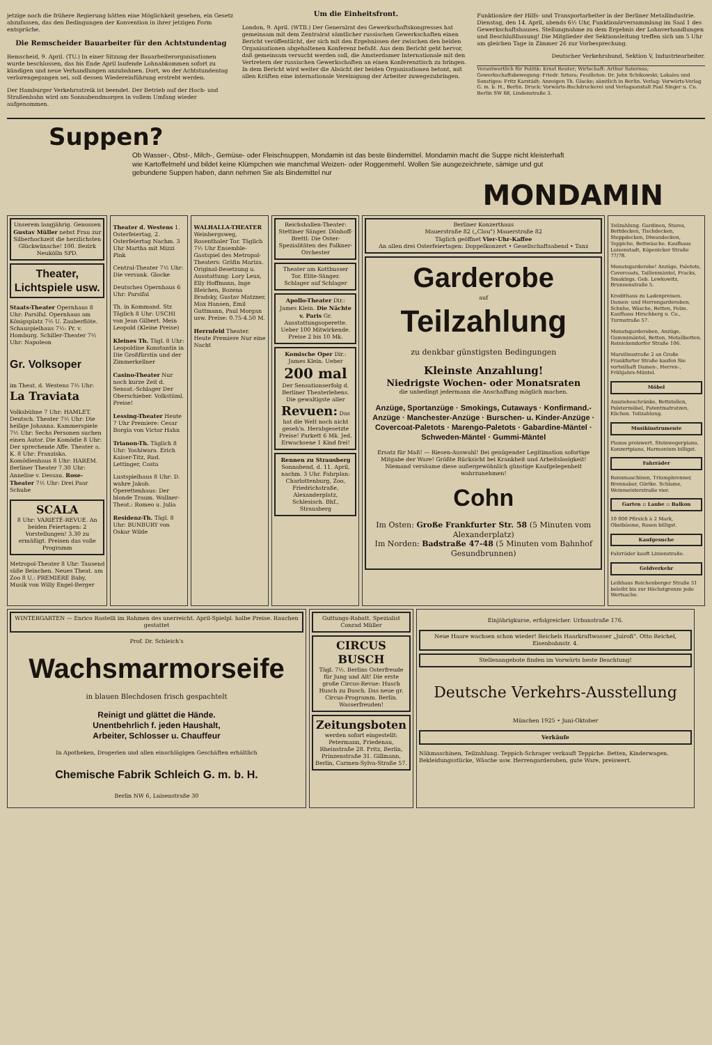jetzige noch die frühere Regierung hätten eine Möglichkeit gesehen, ein Gesetz abzufassen, das den Bedingungen der Konvention in ihrer jetzigen Form entspräche.
Die Remscheider Bauarbeiter für den Achtstundentag
Remscheid, 9. April. (TU.) In einer Sitzung der Bauarbeiterorganisationen wurde beschlossen, das bis Ende April laufende Lohnabkommen sofort zu kündigen und neue Verhandlungen anzubahnen. Dort, wo der Achtstundentag verlorengegangen sei, soll dessen Wiedereinführung erstrebt werden.
Der Hamburger Verkehrsstreik ist beendet. Der Betrieb auf der Hoch- und Straßenbahn wird am Sonnabendmorgen in vollem Umfang wieder aufgenommen.
Um die Einheitsfront.
London, 9. April. (WTB.) Der Generalrat des Gewerkschaftskongresses hat gemeinsam mit dem Zentralrat sämtlicher russischen Gewerkschaften einen Bericht veröffentlicht, der sich mit den Ergebnissen der zwischen den beiden Organisationen abgehaltenen Konferenz befaßt. Aus dem Bericht geht hervor, daß gemeinsam versucht werden soll, die Amsterdamer Internationale mit den Vertretern der russischen Gewerkschaften an einen Konferenztisch zu bringen. In dem Bericht wird weiter die Absicht der beiden Organisationen betont, mit allen Kräften eine internationale Vereinigung der Arbeiter zuwegezubringen.
Funktionäre der Hilfs- und Transportarbeiter in der Berliner Metallindustrie. Dienstag, den 14. April, abends 6½ Uhr, Funktionärversammlung im Saal 1 des Gewerkschaftshauses. Stellungnahme zu dem Ergebnis der Lohnverhandlungen und Beschlußfassung! Die Mitglieder der Sektionsleitung treffen sich um 5 Uhr am gleichen Tage in Zimmer 26 zur Vorbesprechung.
Deutscher Verkehrsbund, Sektion V, Industriearbeiter.
Verantwortlich für Politik: Ernst Reuter; Wirtschaft: Arthur Saternus; Gewerkschaftsbewegung: Friedr. Sztora; Feuilleton: Dr. John Schikowski; Lokales und Sonstiges: Fritz Karstädt; Anzeigen Th. Glocke; sämtlich in Berlin. Verlag: Vorwärts-Verlag G. m. b. H., Berlin. Druck: Vorwärts-Buchdruckerei und Verlagsanstalt Paul Singer u. Co. Berlin SW 68, Lindenstraße 3.
Suppen?
Ob Wasser-, Obst-, Milch-, Gemüse- oder Fleischsuppen, Mondamin ist das beste Bindemittel. Mondamin macht die Suppe nicht kleisterhaft wie Kartoffelmehl und bildet keine Klümpchen wie manchmal Weizen- oder Roggenmehl. Wollen Sie ausgezeichnete, sämige und gut gebundene Suppen haben, dann nehmen Sie als Bindemittel nur
MONDAMIN
Unserem langjährig. Genossen Gustav Müller nebst Frau zur Silberhochzeit die herzlichsten Glückwünsche! 100. Bezirk Neukölln SPD.
Theater, Lichtspiele usw.
Staats-Theater Opernhaus 8 Uhr: Parsifal. Opernhaus am Königsplatz 7½ U. Zauberflöte. Schauspielhaus 7½: Pr. v. Homburg. Schiller-Theater 7½ Uhr: Napoleon
Gr. Volksoper
im Theat. d. Westens 7½ Uhr: La Traviata
Volksbühne 7 Uhr: HAMLET. Deutsch. Theater 7½ Uhr: Die heilige Johanna. Kammerspiele 7½ Uhr: Sechs Personen suchen einen Autor. Die Komödie 8 Uhr: Der sprechende Affe. Theater a. K. 8 Uhr: Franziska. Komödienhaus 8 Uhr: HAREM. Berliner Theater 7.30 Uhr: Annelise v. Dessau. Rose-Theater 7½ Uhr: Drei Paar Schuhe
SCALA
8 Uhr: VARIETÉ-REVUE. An beiden Feiertagen: 2 Vorstellungen! 3.30 zu ermäßigt. Preisen das volle Programm
Metropol-Theater 8 Uhr: Tausend süße Beinchen. Neues Theat. am Zoo 8 U.: PREMIERE Baby, Musik von Willy Engel-Berger
Theater d. Westens 1. Osterfeiertag, 2. Osterfeiertag Nachm. 3 Uhr Martha mit Mizzi Pink
Central-Theater 7½ Uhr: Die versunk. Glocke
Deutsches Opernhaus 6 Uhr: Parsifal
Th. in Kommand. Str. Täglich 8 Uhr: USCHI von Jean Gilbert. Mein Leopold (Kleine Preise)
Kleines Th. Tägl. 8 Uhr: Leopoldine Konstantin in Die Großfürstin und der Zimmerkellner
Casino-Theater Nur noch kurze Zeit d. Sensat.-Schlager Der Oberschieber. Volkstüml. Preise!
Lessing-Theater Heute 7 Uhr Premiere: Cesar Borgia von Victor Hahn
Trianon-Th. Täglich 8 Uhr: Yoshiwara. Erich Kaiser-Titz, Rud. Lettinger, Costa
Lustspielhaus 8 Uhr: D. wahre Jakob. Operettenhaus: Der blonde Traum. Wallner-Theat.: Romeo u. Julia
Residenz-Th. Tägl. 8 Uhr: BUNBURY von Oskar Wilde
WALHALLA-THEATER Weinbergsweg, Rosenthaler Tor. Täglich 7½ Uhr Ensemble-Gastspiel des Metropol-Theaters: Gräfin Mariza. Original-Besetzung u. Ausstattung: Lory Leux, Elly Hoffmann, Inge Bleichen, Bozena Bradsky, Gustav Matzner, Max Hansen, Emil Guttmann, Paul Morgan usw. Preise: 0.75-4.50 M.
Herrnfeld Theater. Heute Premiere Nur eine Nacht
Reichshallen-Theater: Stettiner Sänger. Dönhoff-Brettl: Die Oster-Spezialitäten des Falkner-Orchester
Theater am Kottbusser Tor. Elite-Sänger. Schlager auf Schlager
Apollo-Theater Dir.: James Klein. Die Nächte v. Paris Gr. Ausstattungsoperette. Ueber 100 Mitwirkende. Preise 2 bis 10 Mk.
Komische Oper Dir.: James Klein. Ueber 200 mal Der Sensationserfolg d. Berliner Theaterlebens. Die gewaltigste aller Revuen: Das hat die Welt noch nicht geseh'n. Herabgesetzte Preise! Parkett 6 Mk. Jed. Erwachsene 1 Kind frei!
Rennen zu Strausberg Sonnabend, d. 11. April, nachm. 3 Uhr. Fahrplan: Charlottenburg, Zoo, Friedrichstraße, Alexanderplatz, Schlesisch. Bhf., Strausberg
Berliner Konzerthaus
Mauerstraße 82 („Clou") Mauerstraße 82
Täglich geöffnet Vier-Uhr-Kaffee
An allen drei Osterfeiertagen: Doppelkonzert • Gesellschaftsabend • Tanz
Garderobe
auf
Teilzahlung
zu denkbar günstigsten Bedingungen
Kleinste Anzahlung!
Niedrigste Wochen- oder Monatsraten
die unbedingt jedermann die Anschaffung möglich machen.
Anzüge, Sportanzüge · Smokings, Cutaways · Konfirmand.-Anzüge · Manchester-Anzüge · Burschen- u. Kinder-Anzüge · Covercoat-Paletots · Marengo-Paletots · Gabardine-Mäntel · Schweden-Mäntel · Gummi-Mäntel
Ersatz für Maß! — Riesen-Auswahl! Bei genügender Legitimation sofortige Mitgabe der Ware! Größte Rücksicht bei Krankheit und Arbeitslosigkeit! Niemand versäume diese außergewöhnlich günstige Kaufgelegenheit wahrzunehmen!
Cohn
Im Osten: Große Frankfurter Str. 58 (5 Minuten vom Alexanderplatz)
Im Norden: Badstraße 47-48 (5 Minuten vom Bahnhof Gesundbrunnen)
Teilzahlung. Gardinen, Stores, Bettdecken, Tischdecken, Steppdecken, Diwandecken, Teppiche, Bettwäsche. Kaufhaus Luisenstadt, Köpenicker Straße 77/78.
Monatsgarderobe! Anzüge, Paletots, Covercoats, Taillenmäntel, Fracks, Smokings. Geb. Lewkowitz, Brunnenstraße 5.
Kredithaus zu Ladenpreisen. Damen- und Herrengarderoben, Schuhe, Wäsche, Betten, Pelze. Kaufhaus Hirschberg u. Co., Turmstraße 57.
Monatsgarderoben, Anzüge, Gummimäntel, Betten, Metallbetten. Reinickendorfer Straße 106.
Marsilinsstraße 2 an Große Frankfurter Straße kaufen Sie vorteilhaft Damen-, Herren-, Frühjahrs-Mäntel.
Möbel
Auszieheschränke, Bettstellen, Polstermöbel, Patentmatratzen, Küchen. Teilzahlung.
Musikinstrumente
Pianos preiswert. Steinwegerpiano, Konzertpiano, Harmonium billigst.
Fahrräder
Rennmaschinen, Triumphrenner, Brennabor, Görike. Schlame, Weinmeisterstraße vier.
Garten :: Laube :: Balkon
10 000 Pfirsich à 2 Mark, Obstbäume, Rosen billigst.
Kaufgesuche
Fahrräder kauft Linienstraße.
Geldverkehr
Leihhaus Reichenberger Straße 31 beleiht bis zur Höchstgrenze jede Wertsache.
WINTERGARTEN — Enrico Rastelli im Rahmen des unerreicht. April-Spielpl. halbe Preise. Rauchen gestattet
Prof. Dr. Schleich's
Wachsmarmorseife
in blauen Blechdosen frisch gespachtelt
Reinigt und glättet die Hände.
Unentbehrlich f. jeden Haushalt,
Arbeiter, Schlosser u. Chauffeur
In Apotheken, Drogerien und allen einschlägigen Geschäften erhältlich
Chemische Fabrik Schleich G. m. b. H.
Berlin NW 6, Luisenstraße 30
Guttungs-Rabatt. Spezialist Conrad Müller
CIRCUS BUSCH
Tägl. 7½. Berlins Osterfreude für Jung und Alt! Die erste große Circus-Revue: Husch Husch zu Busch. Das neue gr. Circus-Programm. Berlin. Wasserfreuden!
Zeitungsboten werden sofort eingestellt: Petermann, Friedenau, Rheinstraße 28. Fritz, Berlin, Prinzenstraße 31. Gillmann, Berlin, Carmen-Sylva-Straße 57.
Einjährigkurse, erfolgreicher. Urbanstraße 176.
Neue Haare wachsen schon wieder! Reichels Haarkraftwasser „Juirofi". Otto Reichel, Eisenbahnstr. 4.
Stellenangebote finden im Vorwärts beste Beachtung!
Deutsche Verkehrs-Ausstellung
München 1925 • Juni-Oktober
Verkäufe
Nähmaschinen, Teilzahlung. Teppich-Schrager verkauft Teppiche. Betten, Kinderwagen. Bekleidungsstücke, Wäsche usw. Herrengarderoben, gute Ware, preiswert.